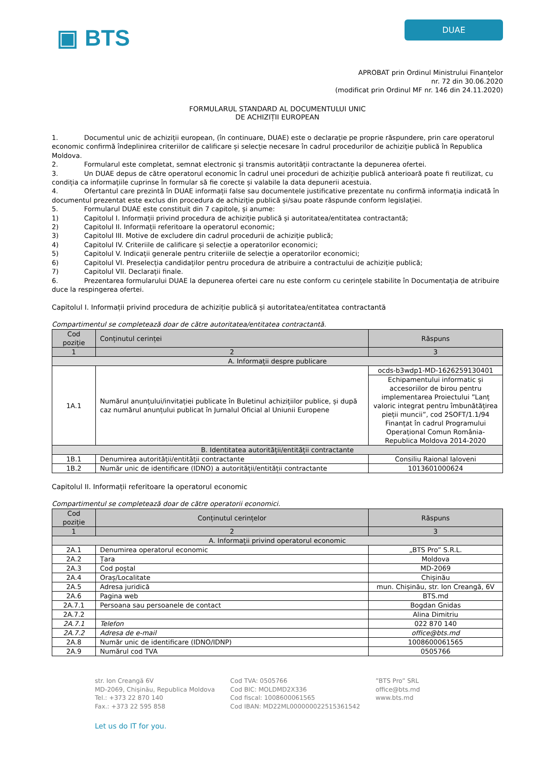▣ BTS
DUAE
APROBAT prin Ordinul Ministrului Finanțelor
nr. 72 din 30.06.2020
(modificat prin Ordinul MF nr. 146 din 24.11.2020)
FORMULARUL STANDARD AL DOCUMENTULUI UNIC
DE ACHIZIȚII EUROPEAN
1. Documentul unic de achiziții european, (în continuare, DUAE) este o declarație pe proprie răspundere, prin care operatorul economic confirmă îndeplinirea criteriilor de calificare și selecție necesare în cadrul procedurilor de achiziție publică în Republica Moldova.
2. Formularul este completat, semnat electronic și transmis autorității contractante la depunerea ofertei.
3. Un DUAE depus de către operatorul economic în cadrul unei proceduri de achiziție publică anterioară poate fi reutilizat, cu condiția ca informațiile cuprinse în formular să fie corecte și valabile la data depunerii acestuia.
4. Ofertantul care prezintă în DUAE informații false sau documentele justificative prezentate nu confirmă informația indicată în documentul prezentat este exclus din procedura de achiziție publică și/sau poate răspunde conform legislației.
5. Formularul DUAE este constituit din 7 capitole, și anume:
1) Capitolul I. Informații privind procedura de achiziție publică și autoritatea/entitatea contractantă;
2) Capitolul II. Informații referitoare la operatorul economic;
3) Capitolul III. Motive de excludere din cadrul procedurii de achiziție publică;
4) Capitolul IV. Criteriile de calificare și selecție a operatorilor economici;
5) Capitolul V. Indicații generale pentru criteriile de selecție a operatorilor economici;
6) Capitolul VI. Preselecția candidaților pentru procedura de atribuire a contractului de achiziție publică;
7) Capitolul VII. Declarații finale.
6. Prezentarea formularului DUAE la depunerea ofertei care nu este conform cu cerințele stabilite în Documentația de atribuire duce la respingerea ofertei.
Capitolul I. Informații privind procedura de achiziție publică și autoritatea/entitatea contractantă
Compartimentul se completează doar de către autoritatea/entitatea contractantă.
| Cod poziție | Conținutul cerinței | Răspuns |
| --- | --- | --- |
| 1 | 2 | 3 |
| A. Informații despre publicare | | |
| 1A.1 | Numărul anunțului/invitației publicate în Buletinul achizițiilor publice, și după caz numărul anunțului publicat în Jurnalul Oficial al Uniunii Europene | ocds-b3wdp1-MD-1626259130401 |
| | | Echipamentului informatic și accesoriilor de birou pentru implementarea Proiectului ”Lanț valoric integrat pentru îmbunătățirea pieții muncii”, cod 2SOFT/1.1/94 Finanțat în cadrul Programului Operațional Comun România-Republica Moldova 2014-2020 |
| B. Identitatea autorității/entității contractante | | |
| 1B.1 | Denumirea autorității/entității contractante | Consiliu Raional Ialoveni |
| 1B.2 | Număr unic de identificare (IDNO) a autorității/entității contractante | 1013601000624 |
Capitolul II. Informații referitoare la operatorul economic
Compartimentul se completează doar de către operatorii economici.
| Cod poziție | Conținutul cerințelor | Răspuns |
| --- | --- | --- |
| 1 | 2 | 3 |
| A. Informații privind operatorul economic | | |
| 2A.1 | Denumirea operatorul economic | „BTS Pro” S.R.L. |
| 2A.2 | Țara | Moldova |
| 2A.3 | Cod poștal | MD-2069 |
| 2A.4 | Oraș/Localitate | Chișinău |
| 2A.5 | Adresa juridică | mun. Chișinău, str. Ion Creangă, 6V |
| 2A.6 | Pagina web | BTS.md |
| 2A.7.1 | Persoana sau persoanele de contact | Bogdan Gnidas |
| 2A.7.2 | | Alina Dimitriu |
| 2A.7.1 | Telefon | 022 870 140 |
| 2A.7.2 | Adresa de e-mail | office@bts.md |
| 2A.8 | Număr unic de identificare (IDNO/IDNP) | 1008600061565 |
| 2A.9 | Numărul cod TVA | 0505766 |
str. Ion Creangă 6V
MD-2069, Chișinău, Republica Moldova
Tel.: +373 22 870 140
Fax.: +373 22 595 858
Cod TVA: 0505766
Cod BIC: MOLDMD2X336
Cod fiscal: 1008600061565
Cod IBAN: MD22ML000000022515361542
”BTS Pro” SRL
office@bts.md
www.bts.md
Let us do IT for you.